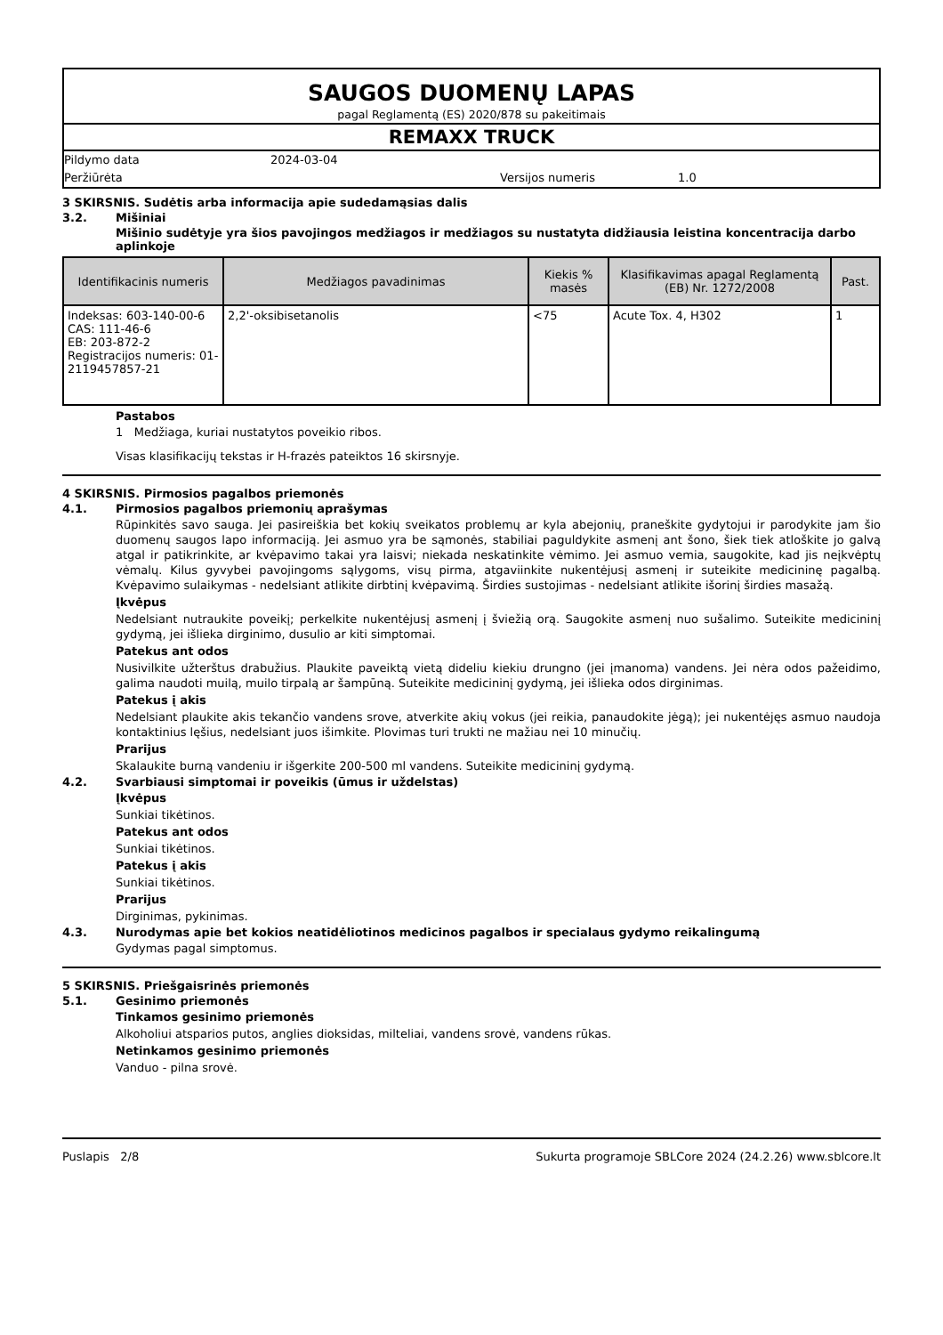SAUGOS DUOMENŲ LAPAS
pagal Reglamentą (ES) 2020/878 su pakeitimais
REMAXX TRUCK
Pildymo data 2024-03-04
Peržiūrėta Versijos numeris 1.0
3 SKIRSNIS. Sudėtis arba informacija apie sudedamąsias dalis
3.2. Mišiniai
Mišinio sudėtyje yra šios pavojingos medžiagos ir medžiagos su nustatyta didžiausia leistina koncentracija darbo aplinkoje
| Identifikacinis numeris | Medžiagos pavadinimas | Kiekis % masės | Klasifikavimas apagal Reglamentą (EB) Nr. 1272/2008 | Past. |
| --- | --- | --- | --- | --- |
| Indeksas: 603-140-00-6 CAS: 111-46-6 EB: 203-872-2 Registracijos numeris: 01-2119457857-21 | 2,2'-oksibisetanolis | <75 | Acute Tox. 4, H302 | 1 |
Pastabos
1 Medžiaga, kuriai nustatytos poveikio ribos.
Visas klasifikacijų tekstas ir H-frazės pateiktos 16 skirsnyje.
4 SKIRSNIS. Pirmosios pagalbos priemonės
4.1. Pirmosios pagalbos priemonių aprašymas
Rūpinkitės savo sauga. Jei pasireiškia bet kokių sveikatos problemų ar kyla abejonių, praneškite gydytojui ir parodykite jam šio duomenų saugos lapo informaciją. Jei asmuo yra be sąmonės, stabiliai paguldykite asmenį ant šono, šiek tiek atloškite jo galvą atgal ir patikrinkite, ar kvėpavimo takai yra laisvi; niekada neskatinkite vėmimo. Jei asmuo vemia, saugokite, kad jis neįkvėptų vėmalų. Kilus gyvybei pavojingoms sąlygoms, visų pirma, atgaviinkite nukentėjusį asmenį ir suteikite medicininę pagalbą. Kvėpavimo sulaikymas - nedelsiant atlikite dirbtinį kvėpavimą. Širdies sustojimas - nedelsiant atlikite išorinį širdies masažą.
Įkvėpus
Nedelsiant nutraukite poveikį; perkelkite nukentėjusį asmenį į šviežią orą. Saugokite asmenį nuo sušalimo. Suteikite medicininį gydymą, jei išlieka dirginimo, dusulio ar kiti simptomai.
Patekus ant odos
Nusivilkite užterštus drabužius. Plaukite paveiktą vietą dideliu kiekiu drungno (jei įmanoma) vandens. Jei nėra odos pažeidimo, galima naudoti muilą, muilo tirpalą ar šampūną. Suteikite medicininį gydymą, jei išlieka odos dirginimas.
Patekus į akis
Nedelsiant plaukite akis tekančio vandens srove, atverkite akių vokus (jei reikia, panaudokite jėgą); jei nukentėjęs asmuo naudoja kontaktinius lęšius, nedelsiant juos išimkite. Plovimas turi trukti ne mažiau nei 10 minučių.
Prarijus
Skalaukite burną vandeniu ir išgerkite 200-500 ml vandens. Suteikite medicininį gydymą.
4.2. Svarbiausi simptomai ir poveikis (ūmus ir uždelstas)
Įkvėpus
Sunkiai tikėtinos.
Patekus ant odos
Sunkiai tikėtinos.
Patekus į akis
Sunkiai tikėtinos.
Prarijus
Dirginimas, pykinimas.
4.3. Nurodymas apie bet kokios neatidėliotinos medicinos pagalbos ir specialaus gydymo reikalingumą
Gydymas pagal simptomus.
5 SKIRSNIS. Priešgaisrinės priemonės
5.1. Gesinimo priemonės
Tinkamos gesinimo priemonės
Alkoholiui atsparios putos, anglies dioksidas, milteliai, vandens srovė, vandens rūkas.
Netinkamos gesinimo priemonės
Vanduo - pilna srovė.
Puslapis 2/8 Sukurta programoje SBLCore 2024 (24.2.26) www.sblcore.lt